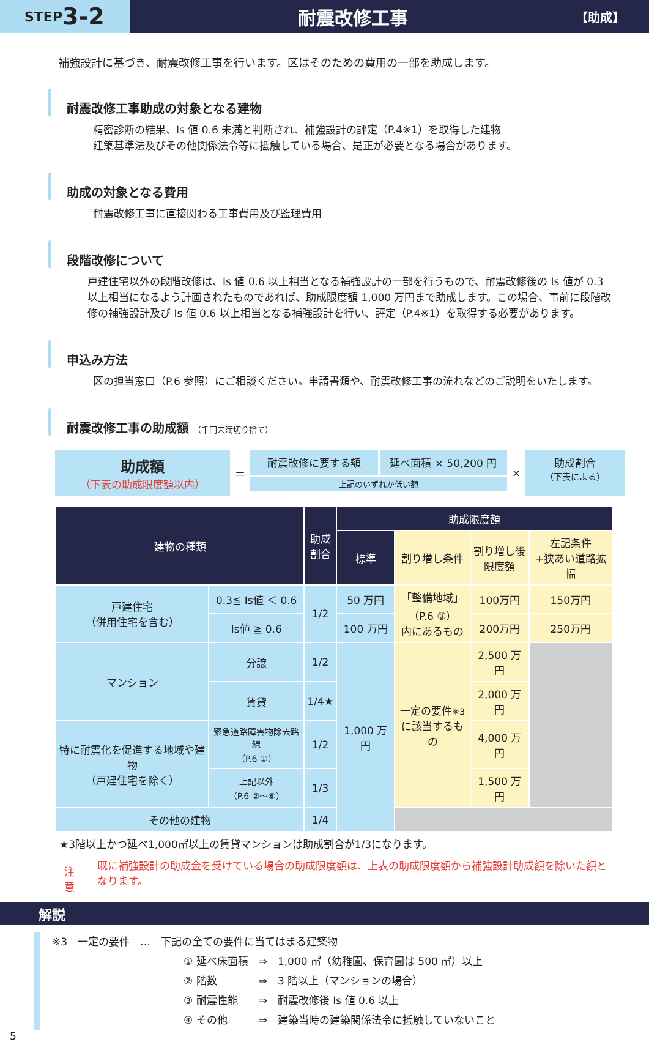STEP 3-2
耐震改修工事
【助成】
補強設計に基づき、耐震改修工事を行います。区はそのための費用の一部を助成します。
耐震改修工事助成の対象となる建物
精密診断の結果、Is 値 0.6 未満と判断され、補強設計の評定（P.4※1）を取得した建物
建築基準法及びその他関係法令等に抵触している場合、是正が必要となる場合があります。
助成の対象となる費用
耐震改修工事に直接関わる工事費用及び監理費用
段階改修について
戸建住宅以外の段階改修は、Is 値 0.6 以上相当となる補強設計の一部を行うもので、耐震改修後の Is 値が 0.3 以上相当になるよう計画されたものであれば、助成限度額 1,000 万円まで助成します。この場合、事前に段階改修の補強設計及び Is 値 0.6 以上相当となる補強設計を行い、評定（P.4※1）を取得する必要があります。
申込み方法
区の担当窓口（P.6 参照）にご相談ください。申請書類や、耐震改修工事の流れなどのご説明をいたします。
耐震改修工事の助成額 （千円未満切り捨て）
助成額
（下表の助成限度額以内）
＝
耐震改修に要する額 延べ面積 × 50,200 円
上記のいずれか低い額
×
助成割合
（下表による）
| 建物の種類 | | 助成 割合 | 助成限度額 | | | |
| --- | --- | --- | --- | --- | --- | --- |
| | | | 標準 | 割り増し条件 | 割り増し後 限度額 | 左記条件 +狭あい道路拡幅 |
| 戸建住宅 （併用住宅を含む） | 0.3≦ Is値 ＜ 0.6 | 1/2 | 50 万円 | 「整備地域」 （P.6 ③） 内にあるもの | 100万円 | 150万円 |
| | Is値 ≧ 0.6 | | 100 万円 | | 200万円 | 250万円 |
| マンション | 分譲 | 1/2 | 1,000 万円 | 一定の要件 ※3 に該当するもの | 2,500 万円 | |
| | 賃貸 | 1/4★ | | | 2,000 万円 | |
| 特に耐震化を促進する地域や建物 （戸建住宅を除く） | 緊急道路障害物除去路線 （P.6 ①） | 1/2 | | | 4,000 万円 | |
| | 上記以外 （P.6 ②〜⑥） | 1/3 | | | 1,500 万円 | |
| その他の建物 | | 1/4 | | | | |
★3階以上かつ延べ1,000㎡以上の賃貸マンションは助成割合が1/3になります。
注意
既に補強設計の助成金を受けている場合の助成限度額は、上表の助成限度額から補強設計助成額を除いた額となります。
解説
※3　一定の要件　…　下記の全ての要件に当てはまる建築物
① 延べ床面積　⇒　1,000 ㎡（幼稚園、保育園は 500 ㎡）以上
② 階数　　　　⇒　3 階以上（マンションの場合）
③ 耐震性能　　⇒　耐震改修後 Is 値 0.6 以上
④ その他　　　⇒　建築当時の建築関係法令に抵触していないこと
5